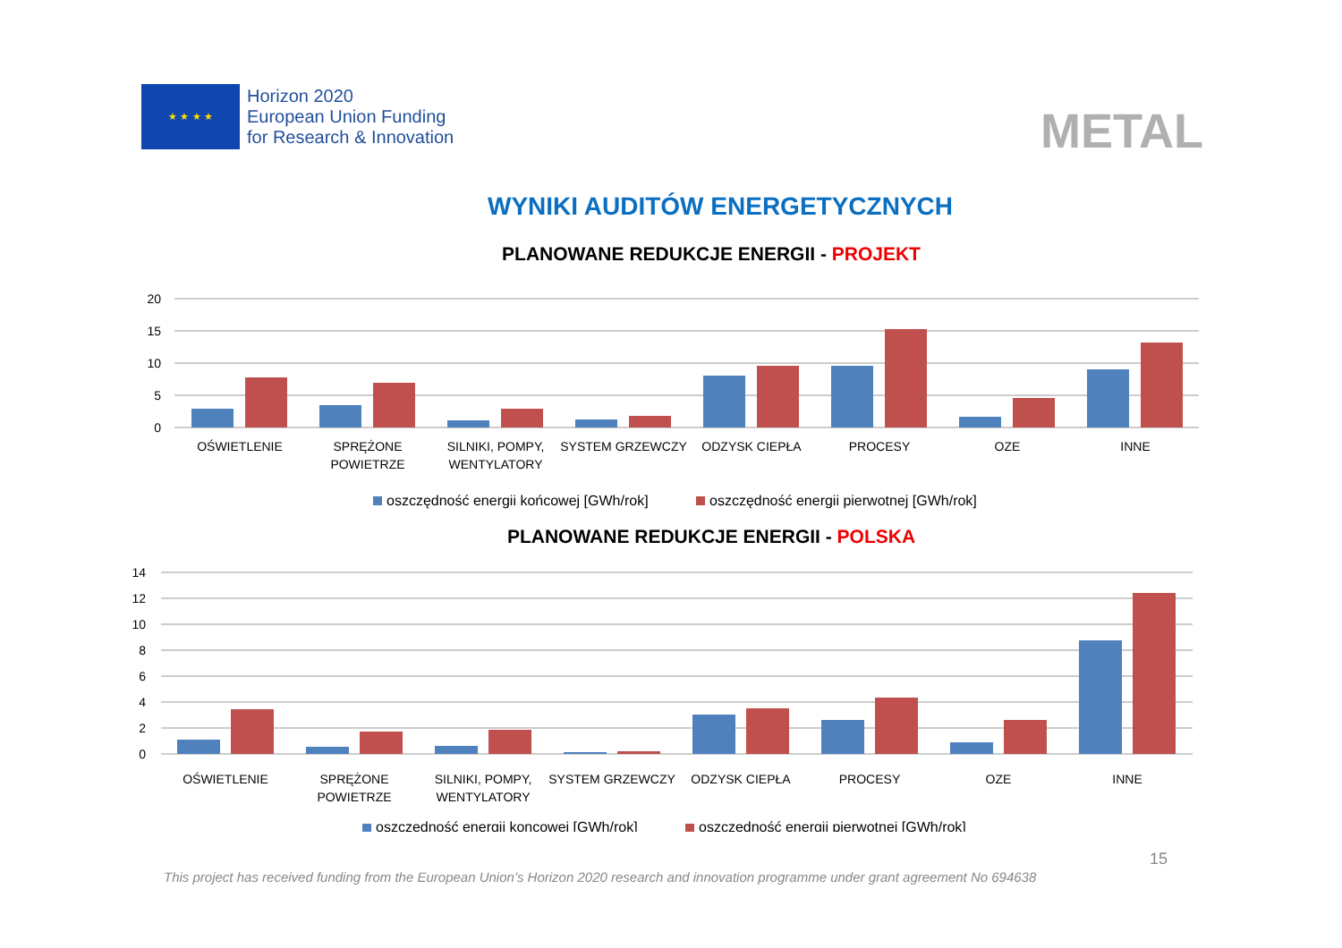★ ★ ★ ★
Horizon 2020
European Union Funding
for Research & Innovation
METAL
WYNIKI AUDITÓW ENERGETYCZNYCH
PLANOWANE REDUKCJE ENERGII - PROJEKT
20
15
10
5
0
OŚWIETLENIE
SPRĘŻONE
POWIETRZE
SILNIKI, POMPY,
WENTYLATORY
SYSTEM GRZEWCZY
ODZYSK CIEPŁA
PROCESY
OZE
INNE
oszczędność energii końcowej [GWh/rok]
oszczędność energii pierwotnej [GWh/rok]
PLANOWANE REDUKCJE ENERGII - POLSKA
14
12
10
8
6
4
2
0
OŚWIETLENIE
SPRĘŻONE
POWIETRZE
SILNIKI, POMPY,
WENTYLATORY
SYSTEM GRZEWCZY
ODZYSK CIEPŁA
PROCESY
OZE
INNE
oszczędność energii koncowej [GWh/rok]
oszczędność energii pierwotnej [GWh/rok]
15
This project has received funding from the European Union’s Horizon 2020 research and innovation programme under grant agreement No 694638